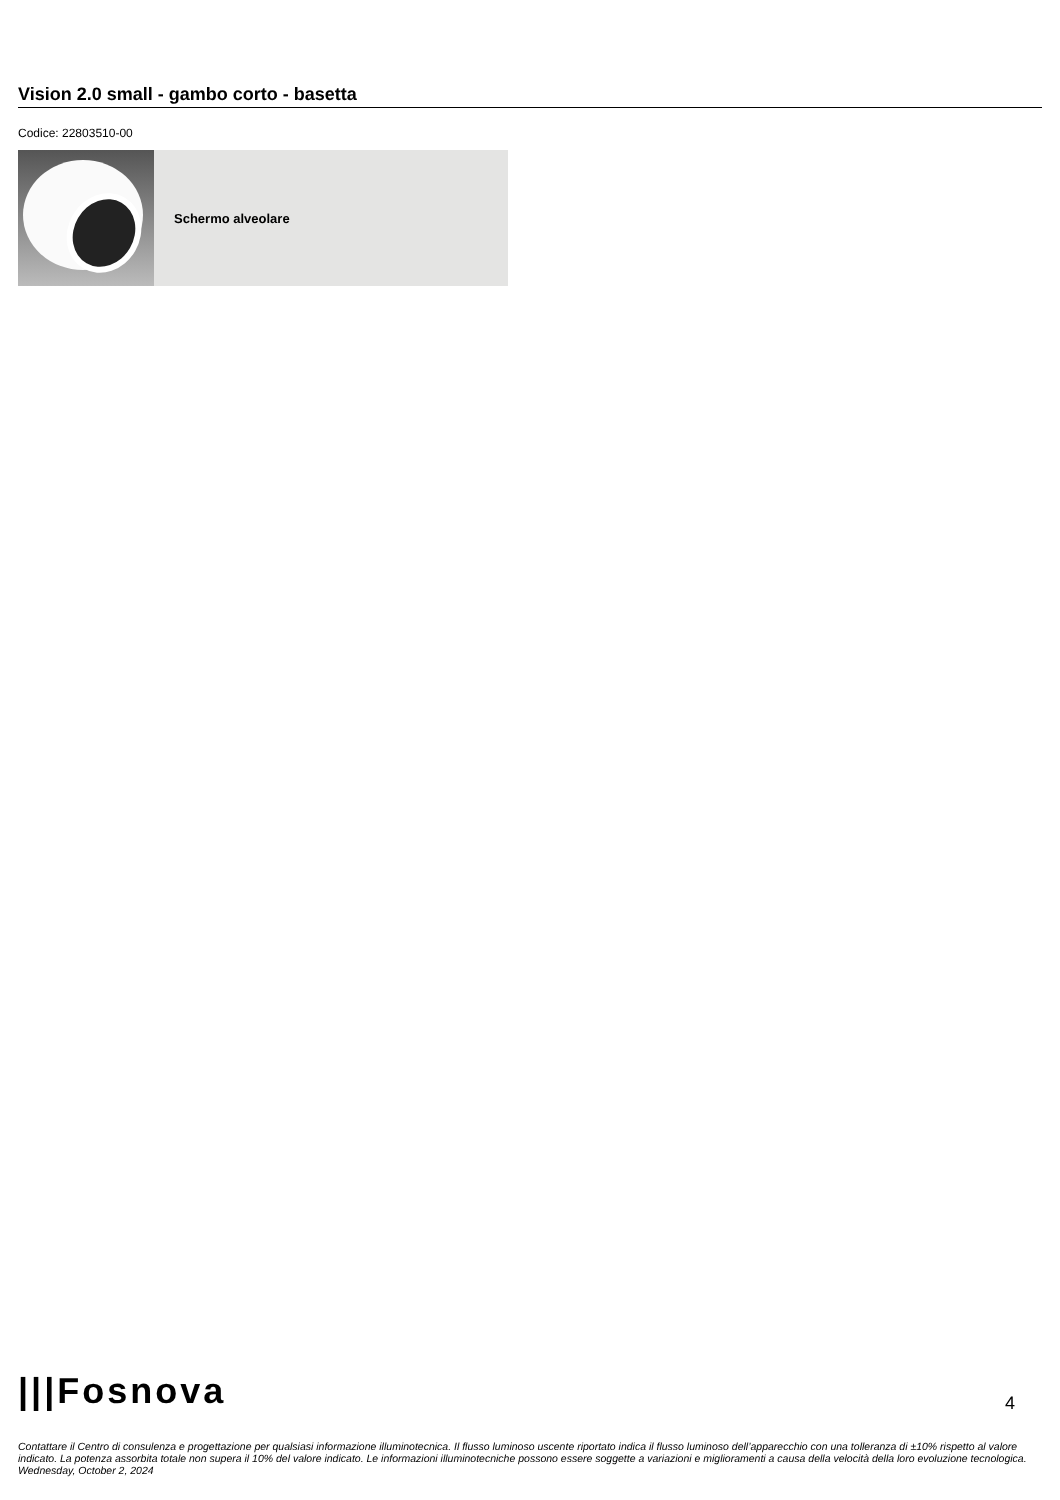Vision 2.0 small - gambo corto - basetta
Codice: 22803510-00
Schermo alveolare
|||Fosnova 4
Contattare il Centro di consulenza e progettazione per qualsiasi informazione illuminotecnica. Il flusso luminoso uscente riportato indica il flusso luminoso dell’apparecchio con una tolleranza di ±10% rispetto al valore indicato. La potenza assorbita totale non supera il 10% del valore indicato. Le informazioni illuminotecniche possono essere soggette a variazioni e miglioramenti a causa della velocità della loro evoluzione tecnologica. Wednesday, October 2, 2024